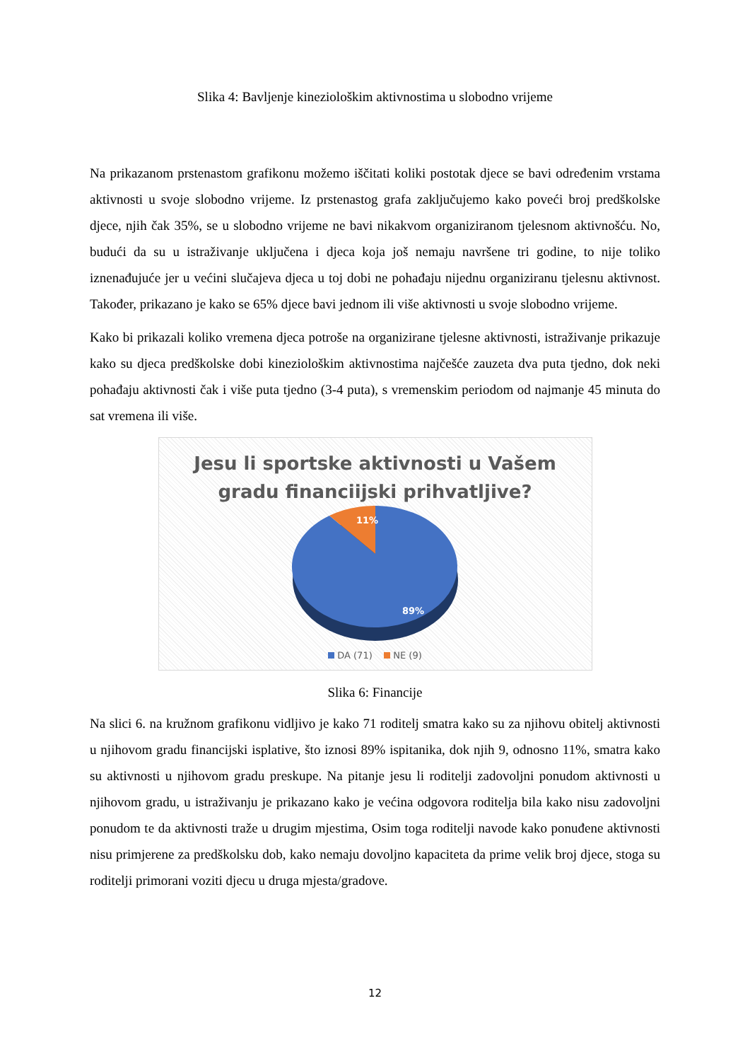Slika 4: Bavljenje kineziološkim aktivnostima u slobodno vrijeme
Na prikazanom prstenastom grafikonu možemo iščitati koliki postotak djece se bavi određenim vrstama aktivnosti u svoje slobodno vrijeme. Iz prstenastog grafa zaključujemo kako poveći broj predškolske djece, njih čak 35%, se u slobodno vrijeme ne bavi nikakvom organiziranom tjelesnom aktivnošću. No, budući da su u istraživanje uključena i djeca koja još nemaju navršene tri godine, to nije toliko iznenađujuće jer u većini slučajeva djeca u toj dobi ne pohađaju nijednu organiziranu tjelesnu aktivnost. Također, prikazano je kako se 65% djece bavi jednom ili više aktivnosti u svoje slobodno vrijeme.
Kako bi prikazali koliko vremena djeca potroše na organizirane tjelesne aktivnosti, istraživanje prikazuje kako su djeca predškolske dobi kineziološkim aktivnostima najčešće zauzeta dva puta tjedno, dok neki pohađaju aktivnosti čak i više puta tjedno (3-4 puta), s vremenskim periodom od najmanje 45 minuta do sat vremena ili više.
Jesu li sportske aktivnosti u Vašem
gradu financiijski prihvatljive?
11%
89%
DA (71) NE (9)
Slika 6: Financije
Na slici 6. na kružnom grafikonu vidljivo je kako 71 roditelj smatra kako su za njihovu obitelj aktivnosti u njihovom gradu financijski isplative, što iznosi 89% ispitanika, dok njih 9, odnosno 11%, smatra kako su aktivnosti u njihovom gradu preskupe. Na pitanje jesu li roditelji zadovoljni ponudom aktivnosti u njihovom gradu, u istraživanju je prikazano kako je većina odgovora roditelja bila kako nisu zadovoljni ponudom te da aktivnosti traže u drugim mjestima, Osim toga roditelji navode kako ponuđene aktivnosti nisu primjerene za predškolsku dob, kako nemaju dovoljno kapaciteta da prime velik broj djece, stoga su roditelji primorani voziti djecu u druga mjesta/gradove.
12